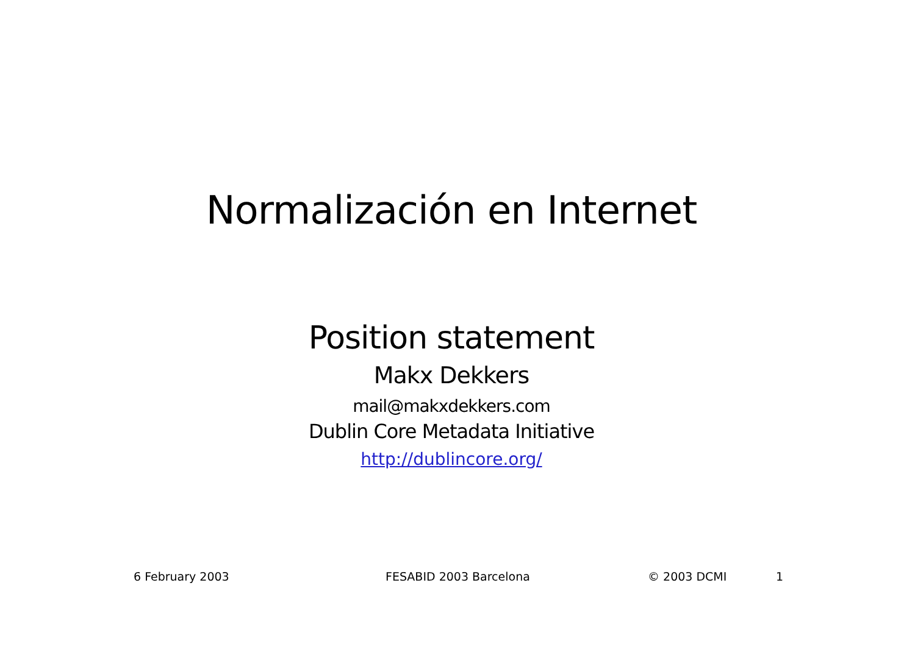Normalización en Internet
Position statement
Makx Dekkers
mail@makxdekkers.com
Dublin Core Metadata Initiative
http://dublincore.org/
6 February 2003 FESABID 2003 Barcelona © 2003 DCMI 1